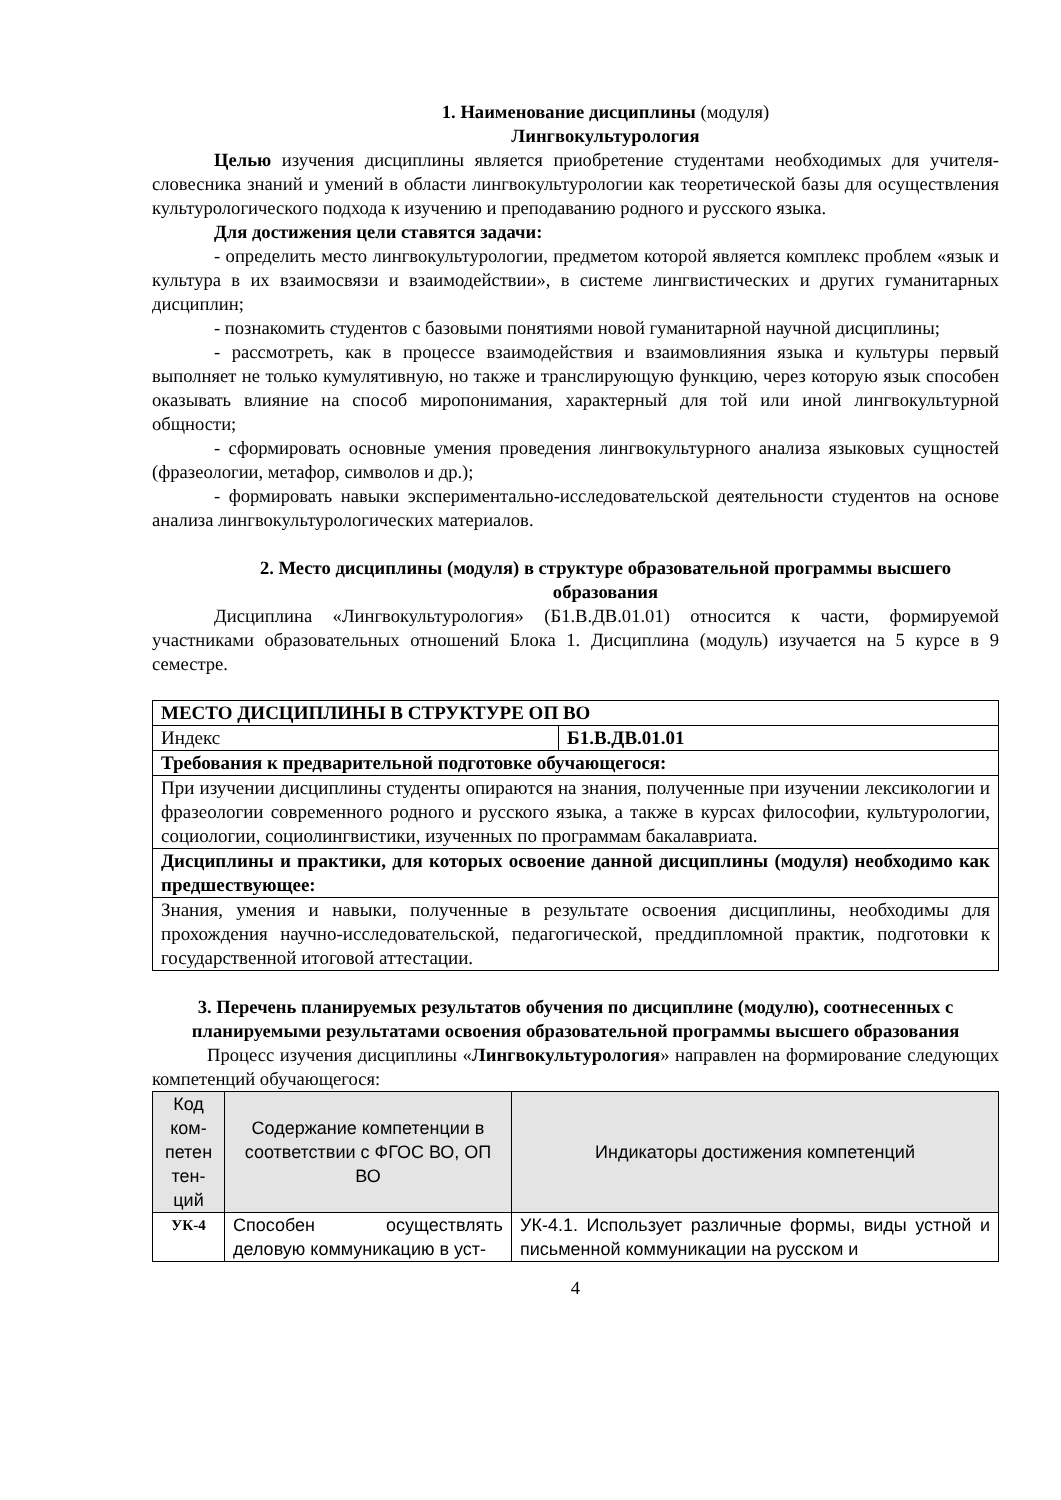1. Наименование дисциплины (модуля)
Лингвокультурология
Целью изучения дисциплины является приобретение студентами необходимых для учителя-словесника знаний и умений в области лингвокультурологии как теоретической базы для осуществления культурологического подхода к изучению и преподаванию родного и русского языка.
Для достижения цели ставятся задачи:
- определить место лингвокультурологии, предметом которой является комплекс проблем «язык и культура в их взаимосвязи и взаимодействии», в системе лингвистических и других гуманитарных дисциплин;
- познакомить студентов с базовыми понятиями новой гуманитарной научной дисциплины;
- рассмотреть, как в процессе взаимодействия и взаимовлияния языка и культуры первый выполняет не только кумулятивную, но также и транслирующую функцию, через которую язык способен оказывать влияние на способ миропонимания, характерный для той или иной лингвокультурной общности;
- сформировать основные умения проведения лингвокультурного анализа языковых сущностей (фразеологии, метафор, символов и др.);
- формировать навыки экспериментально-исследовательской деятельности студентов на основе анализа лингвокультурологических материалов.
2. Место дисциплины (модуля) в структуре образовательной программы высшего образования
Дисциплина «Лингвокультурология» (Б1.В.ДВ.01.01) относится к части, формируемой участниками образовательных отношений Блока 1. Дисциплина (модуль) изучается на 5 курсе в 9 семестре.
| МЕСТО ДИСЦИПЛИНЫ В СТРУКТУРЕ ОП ВО | |
| Индекс | Б1.В.ДВ.01.01 |
| Требования к предварительной подготовке обучающегося: | |
| При изучении дисциплины студенты опираются на знания, полученные при изучении лексикологии и фразеологии современного родного и русского языка, а также в курсах философии, культурологии, социологии, социолингвистики, изученных по программам бакалавриата. | |
| Дисциплины и практики, для которых освоение данной дисциплины (модуля) необходимо как предшествующее: | |
| Знания, умения и навыки, полученные в результате освоения дисциплины, необходимы для прохождения научно-исследовательской, педагогической, преддипломной практик, подготовки к государственной итоговой аттестации. | |
3. Перечень планируемых результатов обучения по дисциплине (модулю), соотнесенных с планируемыми результатами освоения образовательной программы высшего образования
Процесс изучения дисциплины «Лингвокультурология» направлен на формирование следующих компетенций обучающегося:
| Код ком-петен тен-ций | Содержание компетенции в соответствии с ФГОС ВО, ОП ВО | Индикаторы достижения компетенций |
| --- | --- | --- |
| УК-4 | Способен осуществлять деловую коммуникацию в уст- | УК-4.1. Использует различные формы, виды устной и письменной коммуникации на русском и |
4